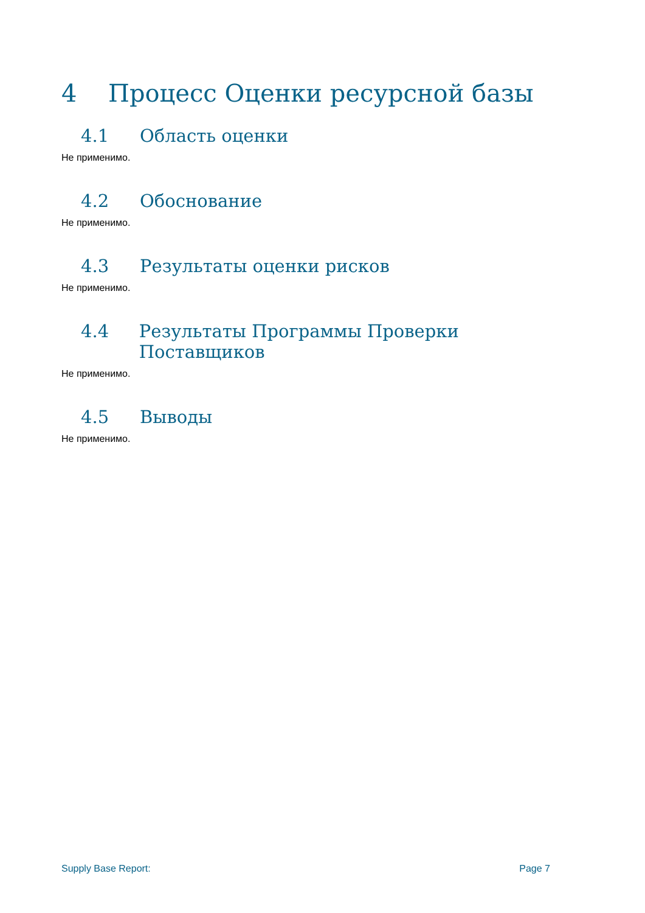4 Процесс Оценки ресурсной базы
4.1 Область оценки
Не применимо.
4.2 Обоснование
Не применимо.
4.3 Результаты оценки рисков
Не применимо.
4.4 Результаты Программы Проверки Поставщиков
Не применимо.
4.5 Выводы
Не применимо.
Supply Base Report: Page 7